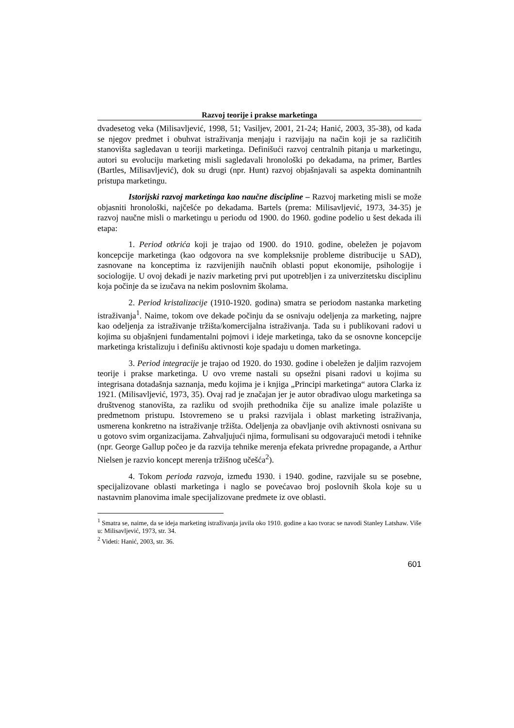Razvoj teorije i prakse marketinga
dvadesetog veka (Milisavljević, 1998, 51; Vasiljev, 2001, 21-24; Hanić, 2003, 35-38), od kada se njegov predmet i obuhvat istraživanja menjaju i razvijaju na način koji je sa različitih stanovišta sagledavan u teoriji marketinga. Definišući razvoj centralnih pitanja u marketingu, autori su evoluciju marketing misli sagledavali hronološki po dekadama, na primer, Bartles (Bartles, Milisavljević), dok su drugi (npr. Hunt) razvoj objašnjavali sa aspekta dominantnih pristupa marketingu.
Istorijski razvoj marketinga kao naučne discipline – Razvoj marketing misli se može objasniti hronološki, najčešće po dekadama. Bartels (prema: Milisavljević, 1973, 34-35) je razvoj naučne misli o marketingu u periodu od 1900. do 1960. godine podelio u šest dekada ili etapa:
1. Period otkrića koji je trajao od 1900. do 1910. godine, obeležen je pojavom koncepcije marketinga (kao odgovora na sve kompleksnije probleme distribucije u SAD), zasnovane na konceptima iz razvijenijih naučnih oblasti poput ekonomije, psihologije i sociologije. U ovoj dekadi je naziv marketing prvi put upotrebljen i za univerzitetsku disciplinu koja počinje da se izučava na nekim poslovnim školama.
2. Period kristalizacije (1910-1920. godina) smatra se periodom nastanka marketing istraživanja<sup>1</sup>. Naime, tokom ove dekade počinju da se osnivaju odeljenja za marketing, najpre kao odeljenja za istraživanje tržišta/komercijalna istraživanja. Tada su i publikovani radovi u kojima su objašnjeni fundamentalni pojmovi i ideje marketinga, tako da se osnovne koncepcije marketinga kristalizuju i definišu aktivnosti koje spadaju u domen marketinga.
3. Period integracije je trajao od 1920. do 1930. godine i obeležen je daljim razvojem teorije i prakse marketinga. U ovo vreme nastali su opsežni pisani radovi u kojima su integrisana dotadašnja saznanja, među kojima je i knjiga „Principi marketinga“ autora Clarka iz 1921. (Milisavljević, 1973, 35). Ovaj rad je značajan jer je autor obrađivao ulogu marketinga sa društvenog stanovišta, za razliku od svojih prethodnika čije su analize imale polazište u predmetnom pristupu. Istovremeno se u praksi razvijala i oblast marketing istraživanja, usmerena konkretno na istraživanje tržišta. Odeljenja za obavljanje ovih aktivnosti osnivana su u gotovo svim organizacijama. Zahvaljujući njima, formulisani su odgovarajući metodi i tehnike (npr. George Gallup počeo je da razvija tehnike merenja efekata privredne propagande, a Arthur Nielsen je razvio koncept merenja tržišnog učešća<sup>2</sup>).
4. Tokom perioda razvoja, između 1930. i 1940. godine, razvijale su se posebne, specijalizovane oblasti marketinga i naglo se povećavao broj poslovnih škola koje su u nastavnim planovima imale specijalizovane predmete iz ove oblasti.
<sup>1</sup> Smatra se, naime, da se ideja marketing istraživanja javila oko 1910. godine a kao tvorac se navodi Stanley Latshaw. Više u: Milisavljević, 1973, str. 34.
<sup>2</sup> Videti: Hanić, 2003, str. 36.
601